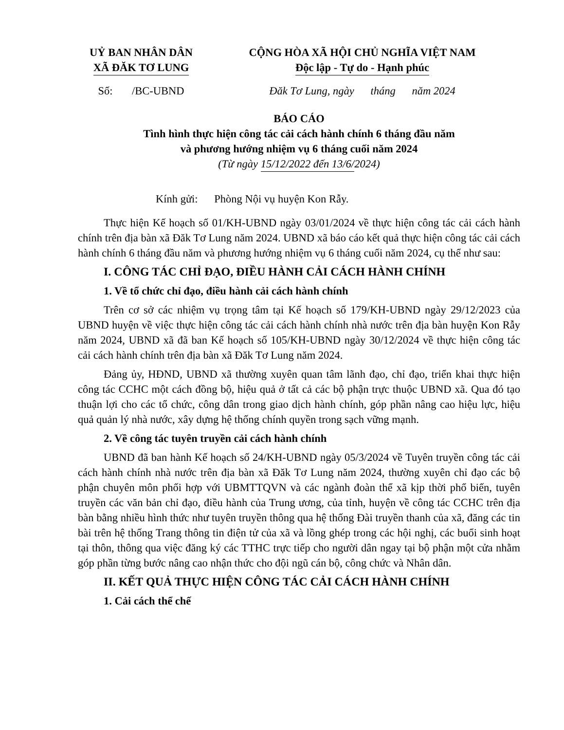UỶ BAN NHÂN DÂN
XÃ ĐĂK TƠ LUNG
CỘNG HÒA XÃ HỘI CHỦ NGHĨA VIỆT NAM
Độc lập - Tự do - Hạnh phúc
Số: /BC-UBND Đăk Tơ Lung, ngày tháng năm 2024
BÁO CÁO
Tình hình thực hiện công tác cải cách hành chính 6 tháng đầu năm
và phương hướng nhiệm vụ 6 tháng cuối năm 2024
(Từ ngày 15/12/2022 đến 13/6/2024)
Kính gửi: Phòng Nội vụ huyện Kon Rẫy.
Thực hiện Kế hoạch số 01/KH-UBND ngày 03/01/2024 về thực hiện công tác cải cách hành chính trên địa bàn xã Đăk Tơ Lung năm 2024. UBND xã báo cáo kết quả thực hiện công tác cải cách hành chính 6 tháng đầu năm và phương hướng nhiệm vụ 6 tháng cuối năm 2024, cụ thể như sau:
I. CÔNG TÁC CHỈ ĐẠO, ĐIỀU HÀNH CẢI CÁCH HÀNH CHÍNH
1. Về tổ chức chỉ đạo, điều hành cải cách hành chính
Trên cơ sở các nhiệm vụ trọng tâm tại Kế hoạch số 179/KH-UBND ngày 29/12/2023 của UBND huyện về việc thực hiện công tác cải cách hành chính nhà nước trên địa bàn huyện Kon Rẫy năm 2024, UBND xã đã ban Kế hoạch số 105/KH-UBND ngày 30/12/2024 về thực hiện công tác cải cách hành chính trên địa bàn xã Đăk Tơ Lung năm 2024.
Đảng ủy, HĐND, UBND xã thường xuyên quan tâm lãnh đạo, chỉ đạo, triển khai thực hiện công tác CCHC một cách đồng bộ, hiệu quả ở tất cả các bộ phận trực thuộc UBND xã. Qua đó tạo thuận lợi cho các tổ chức, công dân trong giao dịch hành chính, góp phần nâng cao hiệu lực, hiệu quả quản lý nhà nước, xây dựng hệ thống chính quyền trong sạch vững mạnh.
2. Về công tác tuyên truyền cải cách hành chính
UBND đã ban hành Kế hoạch số 24/KH-UBND ngày 05/3/2024 về Tuyên truyền công tác cải cách hành chính nhà nước trên địa bàn xã Đăk Tơ Lung năm 2024, thường xuyên chỉ đạo các bộ phận chuyên môn phối hợp với UBMTTQVN và các ngành đoàn thể xã kịp thời phổ biến, tuyên truyền các văn bản chỉ đạo, điều hành của Trung ương, của tỉnh, huyện về công tác CCHC trên địa bàn bằng nhiều hình thức như tuyên truyền thông qua hệ thống Đài truyền thanh của xã, đăng các tin bài trên hệ thống Trang thông tin điện tử của xã và lồng ghép trong các hội nghị, các buổi sinh hoạt tại thôn, thông qua việc đăng ký các TTHC trực tiếp cho người dân ngay tại bộ phận một cửa nhằm góp phần từng bước nâng cao nhận thức cho đội ngũ cán bộ, công chức và Nhân dân.
II. KẾT QUẢ THỰC HIỆN CÔNG TÁC CẢI CÁCH HÀNH CHÍNH
1. Cải cách thể chế